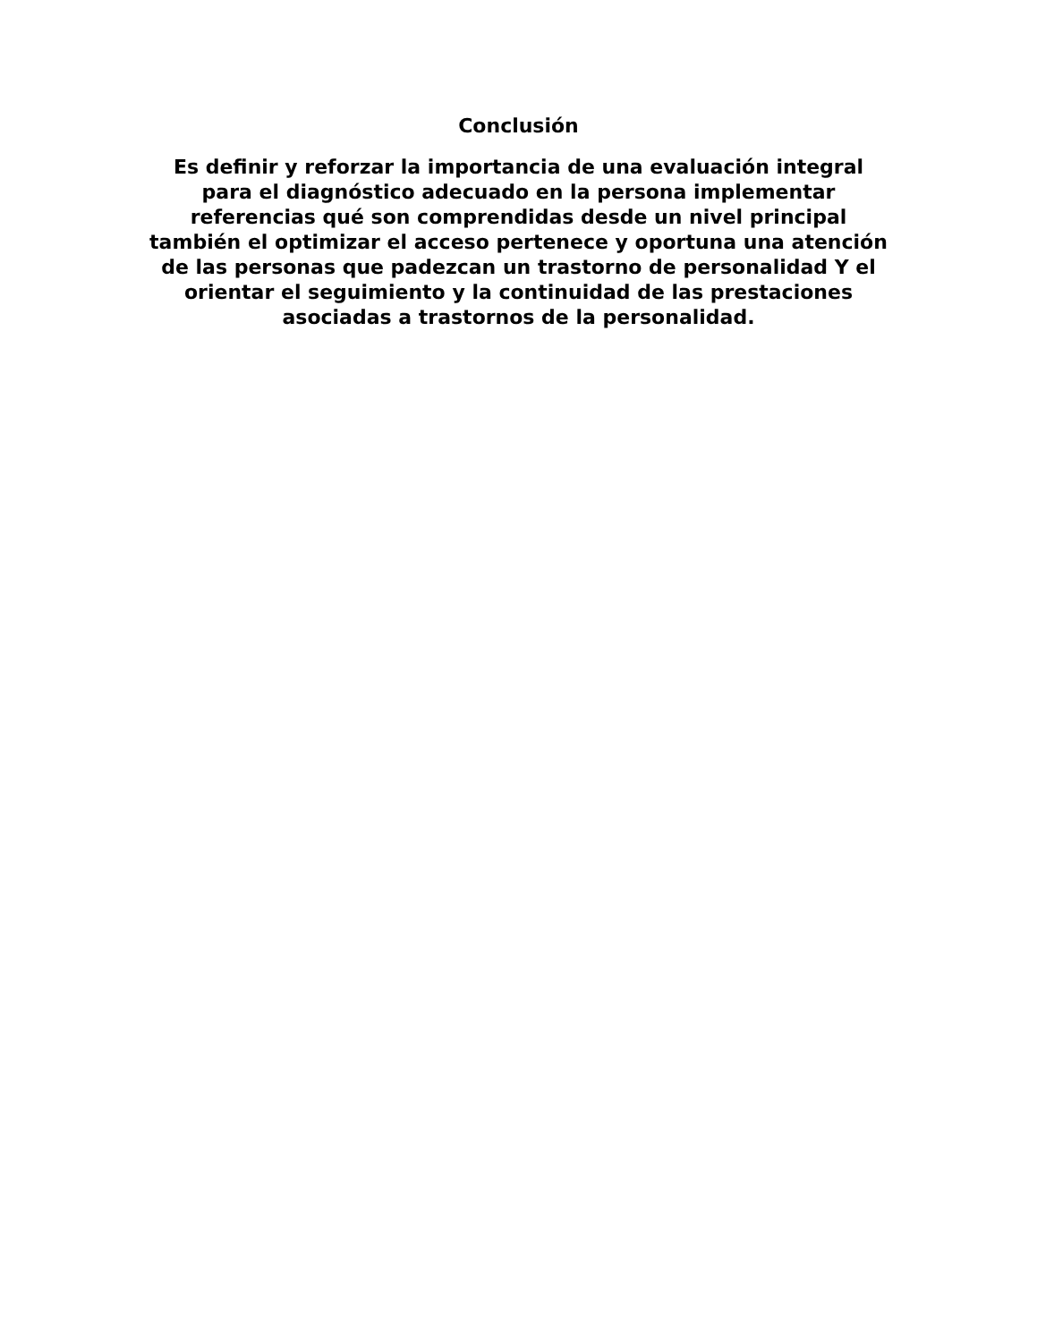Conclusión
Es definir y reforzar la importancia de una evaluación integral
para el diagnóstico adecuado en la persona implementar
referencias qué son comprendidas desde un nivel principal
también el optimizar el acceso pertenece y oportuna una atención
de las personas que padezcan un trastorno de personalidad Y el
orientar el seguimiento y la continuidad de las prestaciones
asociadas a trastornos de la personalidad.